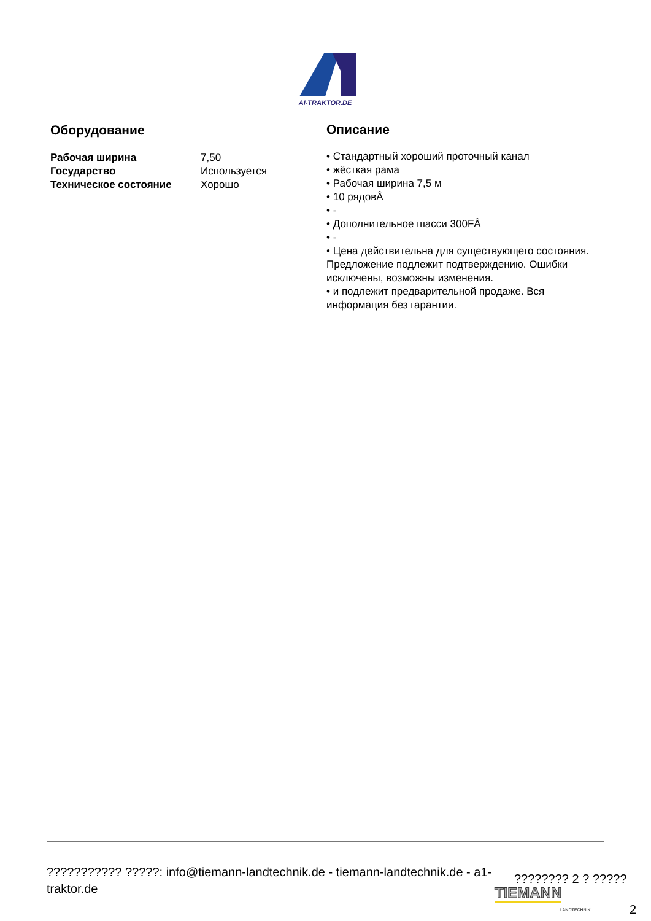AI-TRAKTOR.DE
Оборудование
| Рабочая ширина | 7,50 |
| Государство | Используется |
| Техническое состояние | Хорошо |
Описание
• Стандартный хороший проточный канал
• жёсткая рама
• Рабочая ширина 7,5 м
• 10 рядовÂ
• -
• Дополнительное шасси 300FÂ
• -
• Цена действительна для существующего состояния. Предложение подлежит подтверждению. Ошибки исключены, возможны изменения.
• и подлежит предварительной продаже. Вся информация без гарантии.
??????????? ?????: info@tiemann-landtechnik.de - tiemann-landtechnik.de - a1-traktor.de
???????? 2 ? ?????
TIEMANN
LANDTECHNIK 2